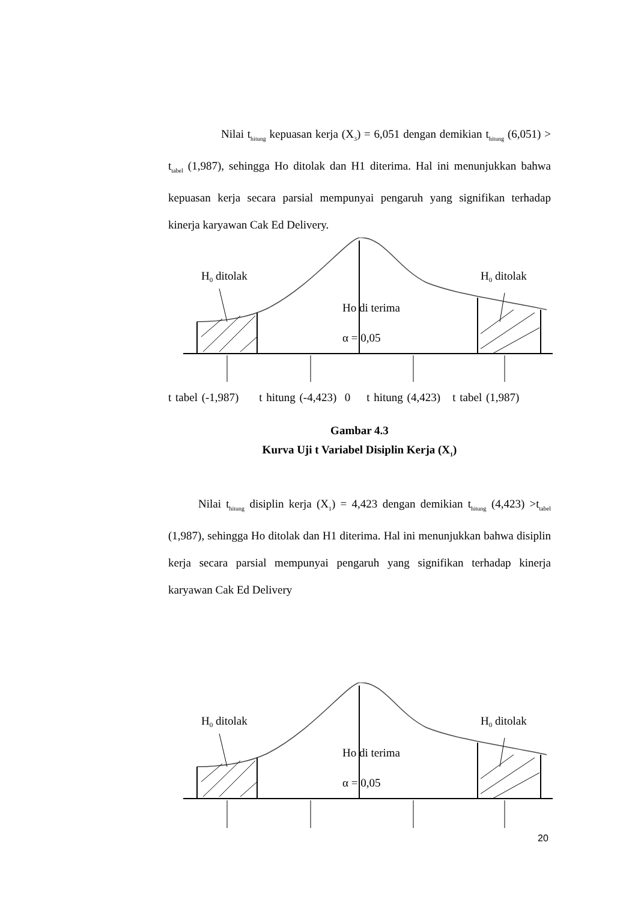Nilai t<sub>hitung</sub> kepuasan kerja (X<sub>3</sub>) = 6,051 dengan demikian t<sub>hitung</sub> (6,051) > t<sub>tabel</sub> (1,987), sehingga Ho ditolak dan H1 diterima. Hal ini menunjukkan bahwa kepuasan kerja secara parsial mempunyai pengaruh yang signifikan terhadap kinerja karyawan Cak Ed Delivery.
H0 ditolak
H0 ditolak
Ho di terima
α = 0,05
t tabel (-1,987) t hitung (-4,423) 0 t hitung (4,423) t tabel (1,987)
Gambar 4.3
Kurva Uji t Variabel Disiplin Kerja (X<sub>1</sub>)
Nilai t<sub>hitung</sub> disiplin kerja (X<sub>1</sub>) = 4,423 dengan demikian t<sub>hitung</sub> (4,423) >t<sub>tabel</sub> (1,987), sehingga Ho ditolak dan H1 diterima. Hal ini menunjukkan bahwa disiplin kerja secara parsial mempunyai pengaruh yang signifikan terhadap kinerja karyawan Cak Ed Delivery
H0 ditolak
H0 ditolak
Ho di terima
α = 0,05
20